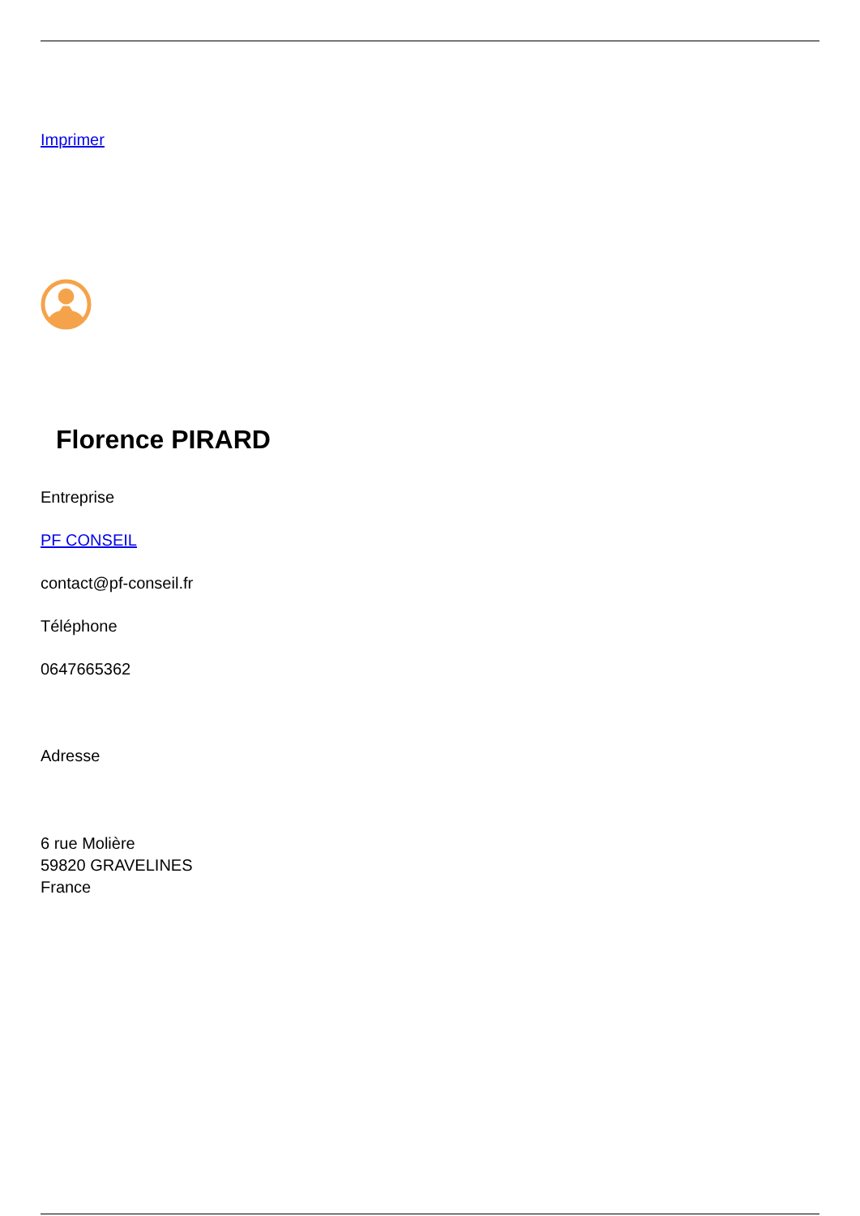Imprimer
Florence PIRARD
Entreprise
PF CONSEIL
contact@pf-conseil.fr
Téléphone
0647665362
Adresse
6 rue Molière
59820 GRAVELINES
France